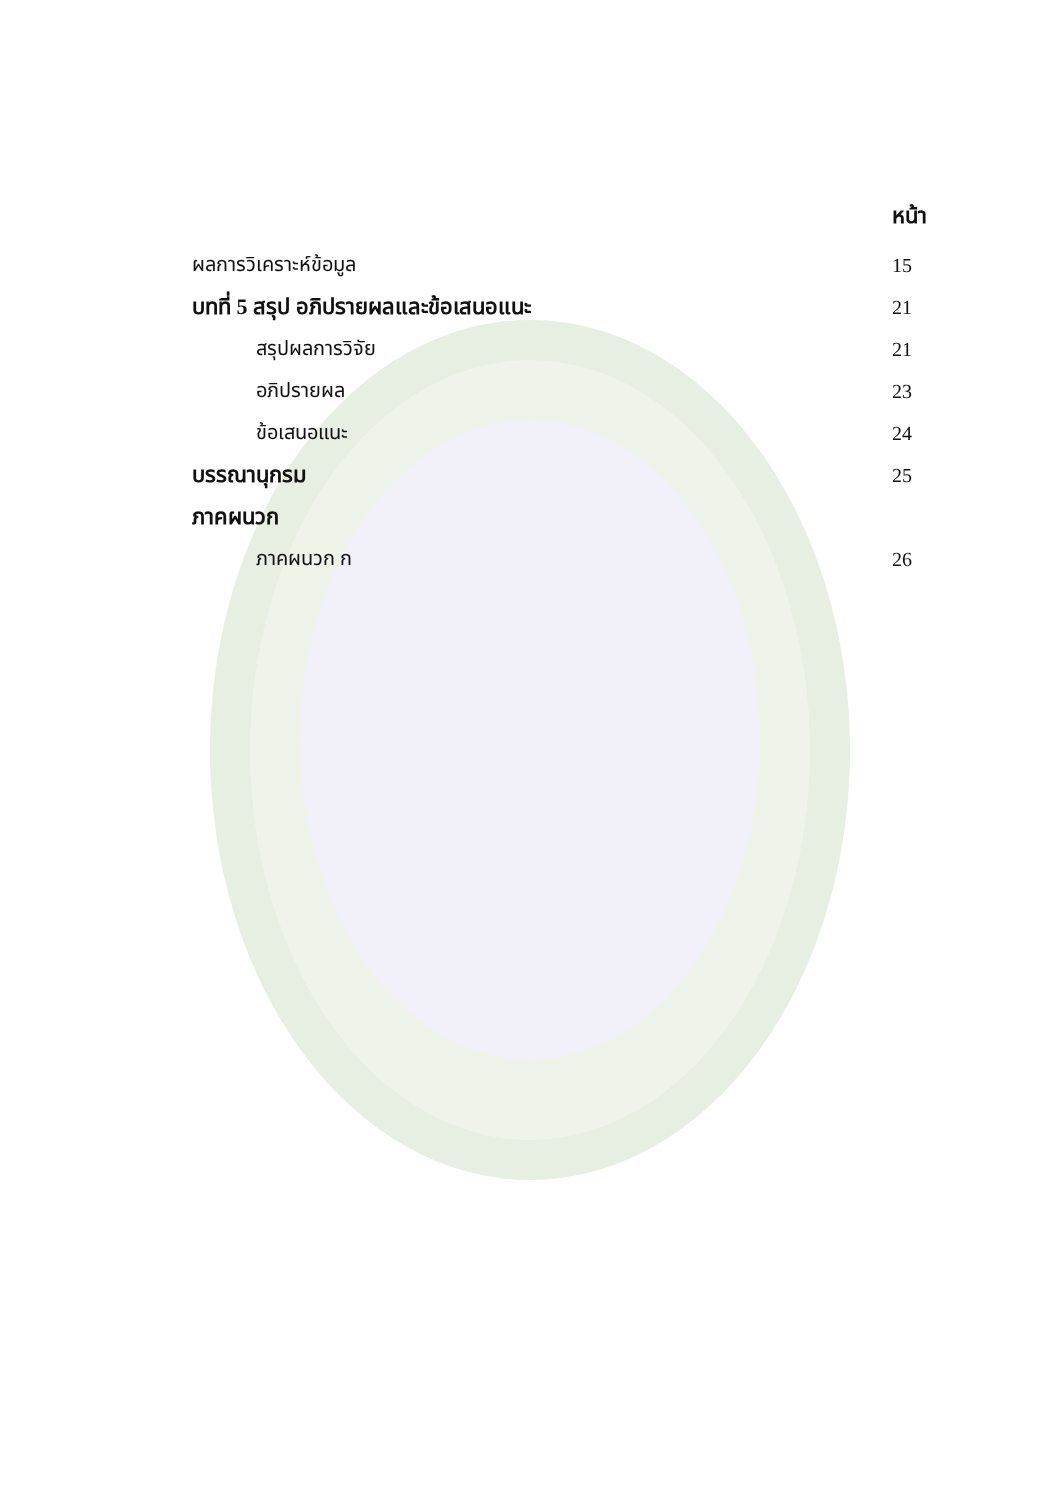หน้า
ผลการวิเคราะห์ข้อมูล 15
บทที่ 5 สรุป อภิปรายผลและข้อเสนอแนะ 21
สรุปผลการวิจัย 21
อภิปรายผล 23
ข้อเสนอแนะ 24
บรรณานุกรม 25
ภาคผนวก
ภาคผนวก ก 26